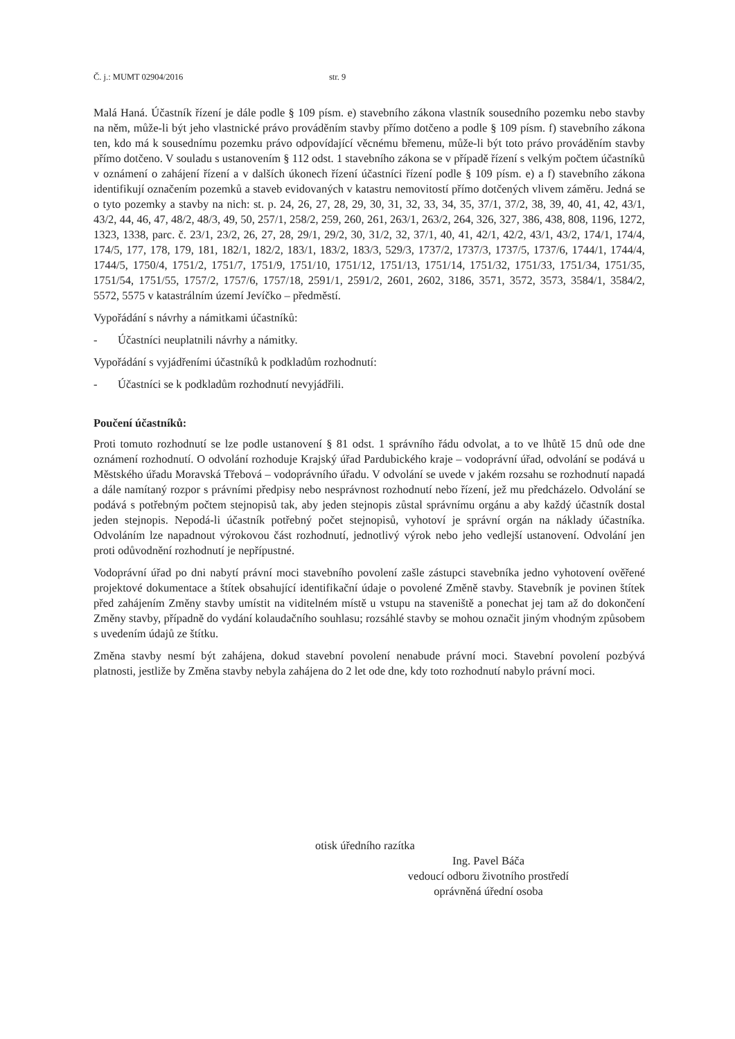Č. j.: MUMT 02904/2016 str. 9
Malá Haná. Účastník řízení je dále podle § 109 písm. e) stavebního zákona vlastník sousedního pozemku nebo stavby na něm, může-li být jeho vlastnické právo prováděním stavby přímo dotčeno a podle § 109 písm. f) stavebního zákona ten, kdo má k sousednímu pozemku právo odpovídající věcnému břemenu, může-li být toto právo prováděním stavby přímo dotčeno. V souladu s ustanovením § 112 odst. 1 stavebního zákona se v případě řízení s velkým počtem účastníků v oznámení o zahájení řízení a v dalších úkonech řízení účastníci řízení podle § 109 písm. e) a f) stavebního zákona identifikují označením pozemků a staveb evidovaných v katastru nemovitostí přímo dotčených vlivem záměru. Jedná se o tyto pozemky a stavby na nich: st. p. 24, 26, 27, 28, 29, 30, 31, 32, 33, 34, 35, 37/1, 37/2, 38, 39, 40, 41, 42, 43/1, 43/2, 44, 46, 47, 48/2, 48/3, 49, 50, 257/1, 258/2, 259, 260, 261, 263/1, 263/2, 264, 326, 327, 386, 438, 808, 1196, 1272, 1323, 1338, parc. č. 23/1, 23/2, 26, 27, 28, 29/1, 29/2, 30, 31/2, 32, 37/1, 40, 41, 42/1, 42/2, 43/1, 43/2, 174/1, 174/4, 174/5, 177, 178, 179, 181, 182/1, 182/2, 183/1, 183/2, 183/3, 529/3, 1737/2, 1737/3, 1737/5, 1737/6, 1744/1, 1744/4, 1744/5, 1750/4, 1751/2, 1751/7, 1751/9, 1751/10, 1751/12, 1751/13, 1751/14, 1751/32, 1751/33, 1751/34, 1751/35, 1751/54, 1751/55, 1757/2, 1757/6, 1757/18, 2591/1, 2591/2, 2601, 2602, 3186, 3571, 3572, 3573, 3584/1, 3584/2, 5572, 5575 v katastrálním území Jevíčko – předměstí.
Vypořádání s návrhy a námitkami účastníků:
- Účastníci neuplatnili návrhy a námitky.
Vypořádání s vyjádřeními účastníků k podkladům rozhodnutí:
- Účastníci se k podkladům rozhodnutí nevyjádřili.
Poučení účastníků:
Proti tomuto rozhodnutí se lze podle ustanovení § 81 odst. 1 správního řádu odvolat, a to ve lhůtě 15 dnů ode dne oznámení rozhodnutí. O odvolání rozhoduje Krajský úřad Pardubického kraje – vodoprávní úřad, odvolání se podává u Městského úřadu Moravská Třebová – vodoprávního úřadu. V odvolání se uvede v jakém rozsahu se rozhodnutí napadá a dále namítaný rozpor s právními předpisy nebo nesprávnost rozhodnutí nebo řízení, jež mu předcházelo. Odvolání se podává s potřebným počtem stejnopisů tak, aby jeden stejnopis zůstal správnímu orgánu a aby každý účastník dostal jeden stejnopis. Nepodá-li účastník potřebný počet stejnopisů, vyhotoví je správní orgán na náklady účastníka. Odvoláním lze napadnout výrokovou část rozhodnutí, jednotlivý výrok nebo jeho vedlejší ustanovení. Odvolání jen proti odůvodnění rozhodnutí je nepřípustné.
Vodoprávní úřad po dni nabytí právní moci stavebního povolení zašle zástupci stavebníka jedno vyhotovení ověřené projektové dokumentace a štítek obsahující identifikační údaje o povolené Změně stavby. Stavebník je povinen štítek před zahájením Změny stavby umístit na viditelném místě u vstupu na staveniště a ponechat jej tam až do dokončení Změny stavby, případně do vydání kolaudačního souhlasu; rozsáhlé stavby se mohou označit jiným vhodným způsobem s uvedením údajů ze štítku.
Změna stavby nesmí být zahájena, dokud stavební povolení nenabude právní moci. Stavební povolení pozbývá platnosti, jestliže by Změna stavby nebyla zahájena do 2 let ode dne, kdy toto rozhodnutí nabylo právní moci.
otisk úředního razítka
Ing. Pavel Báča
vedoucí odboru životního prostředí
oprávněná úřední osoba